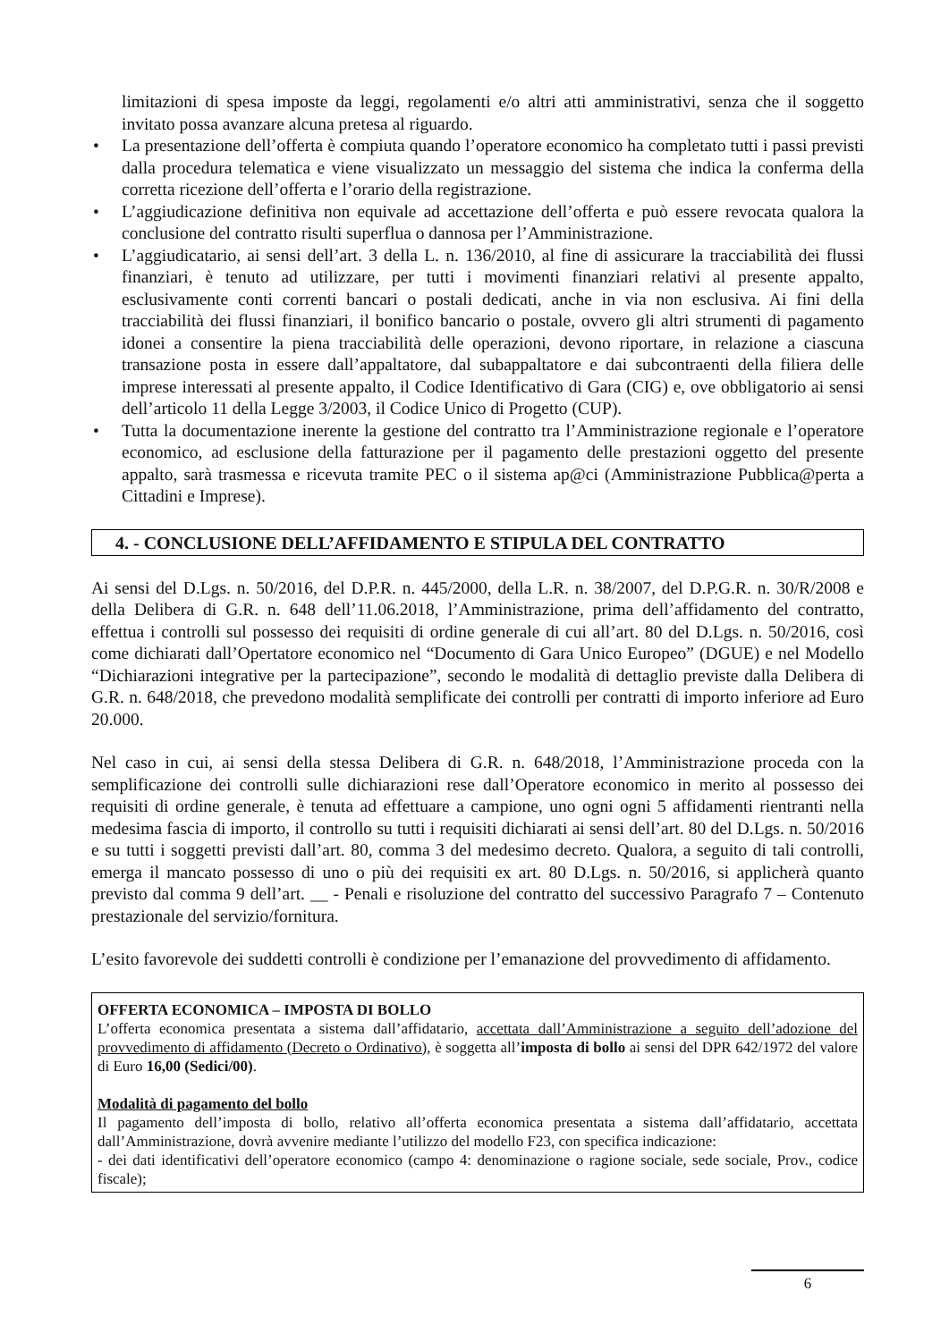limitazioni di spesa imposte da leggi, regolamenti e/o altri atti amministrativi, senza che il soggetto invitato possa avanzare alcuna pretesa al riguardo.
• La presentazione dell’offerta è compiuta quando l’operatore economico ha completato tutti i passi previsti dalla procedura telematica e viene visualizzato un messaggio del sistema che indica la conferma della corretta ricezione dell’offerta e l’orario della registrazione.
• L’aggiudicazione definitiva non equivale ad accettazione dell’offerta e può essere revocata qualora la conclusione del contratto risulti superflua o dannosa per l’Amministrazione.
• L’aggiudicatario, ai sensi dell’art. 3 della L. n. 136/2010, al fine di assicurare la tracciabilità dei flussi finanziari, è tenuto ad utilizzare, per tutti i movimenti finanziari relativi al presente appalto, esclusivamente conti correnti bancari o postali dedicati, anche in via non esclusiva. Ai fini della tracciabilità dei flussi finanziari, il bonifico bancario o postale, ovvero gli altri strumenti di pagamento idonei a consentire la piena tracciabilità delle operazioni, devono riportare, in relazione a ciascuna transazione posta in essere dall’appaltatore, dal subappaltatore e dai subcontraenti della filiera delle imprese interessati al presente appalto, il Codice Identificativo di Gara (CIG) e, ove obbligatorio ai sensi dell’articolo 11 della Legge 3/2003, il Codice Unico di Progetto (CUP).
• Tutta la documentazione inerente la gestione del contratto tra l’Amministrazione regionale e l’operatore economico, ad esclusione della fatturazione per il pagamento delle prestazioni oggetto del presente appalto, sarà trasmessa e ricevuta tramite PEC o il sistema ap@ci (Amministrazione Pubblica@perta a Cittadini e Imprese).
4. - CONCLUSIONE DELL’AFFIDAMENTO E STIPULA DEL CONTRATTO
Ai sensi del D.Lgs. n. 50/2016, del D.P.R. n. 445/2000, della L.R. n. 38/2007, del D.P.G.R. n. 30/R/2008 e della Delibera di G.R. n. 648 dell’11.06.2018, l’Amministrazione, prima dell’affidamento del contratto, effettua i controlli sul possesso dei requisiti di ordine generale di cui all’art. 80 del D.Lgs. n. 50/2016, così come dichiarati dall’Opertatore economico nel “Documento di Gara Unico Europeo” (DGUE) e nel Modello “Dichiarazioni integrative per la partecipazione”, secondo le modalità di dettaglio previste dalla Delibera di G.R. n. 648/2018, che prevedono modalità semplificate dei controlli per contratti di importo inferiore ad Euro 20.000.
Nel caso in cui, ai sensi della stessa Delibera di G.R. n. 648/2018, l’Amministrazione proceda con la semplificazione dei controlli sulle dichiarazioni rese dall’Operatore economico in merito al possesso dei requisiti di ordine generale, è tenuta ad effettuare a campione, uno ogni ogni 5 affidamenti rientranti nella medesima fascia di importo, il controllo su tutti i requisiti dichiarati ai sensi dell’art. 80 del D.Lgs. n. 50/2016 e su tutti i soggetti previsti dall’art. 80, comma 3 del medesimo decreto. Qualora, a seguito di tali controlli, emerga il mancato possesso di uno o più dei requisiti ex art. 80 D.Lgs. n. 50/2016, si applicherà quanto previsto dal comma 9 dell’art. __ - Penali e risoluzione del contratto del successivo Paragrafo 7 – Contenuto prestazionale del servizio/fornitura.
L’esito favorevole dei suddetti controlli è condizione per l’emanazione del provvedimento di affidamento.
OFFERTA ECONOMICA – IMPOSTA DI BOLLO
L’offerta economica presentata a sistema dall’affidatario, accettata dall’Amministrazione a seguito dell’adozione del provvedimento di affidamento (Decreto o Ordinativo), è soggetta all’imposta di bollo ai sensi del DPR 642/1972 del valore di Euro 16,00 (Sedici/00).
Modalità di pagamento del bollo
Il pagamento dell’imposta di bollo, relativo all’offerta economica presentata a sistema dall’affidatario, accettata dall’Amministrazione, dovrà avvenire mediante l’utilizzo del modello F23, con specifica indicazione:
- dei dati identificativi dell’operatore economico (campo 4: denominazione o ragione sociale, sede sociale, Prov., codice fiscale);
6